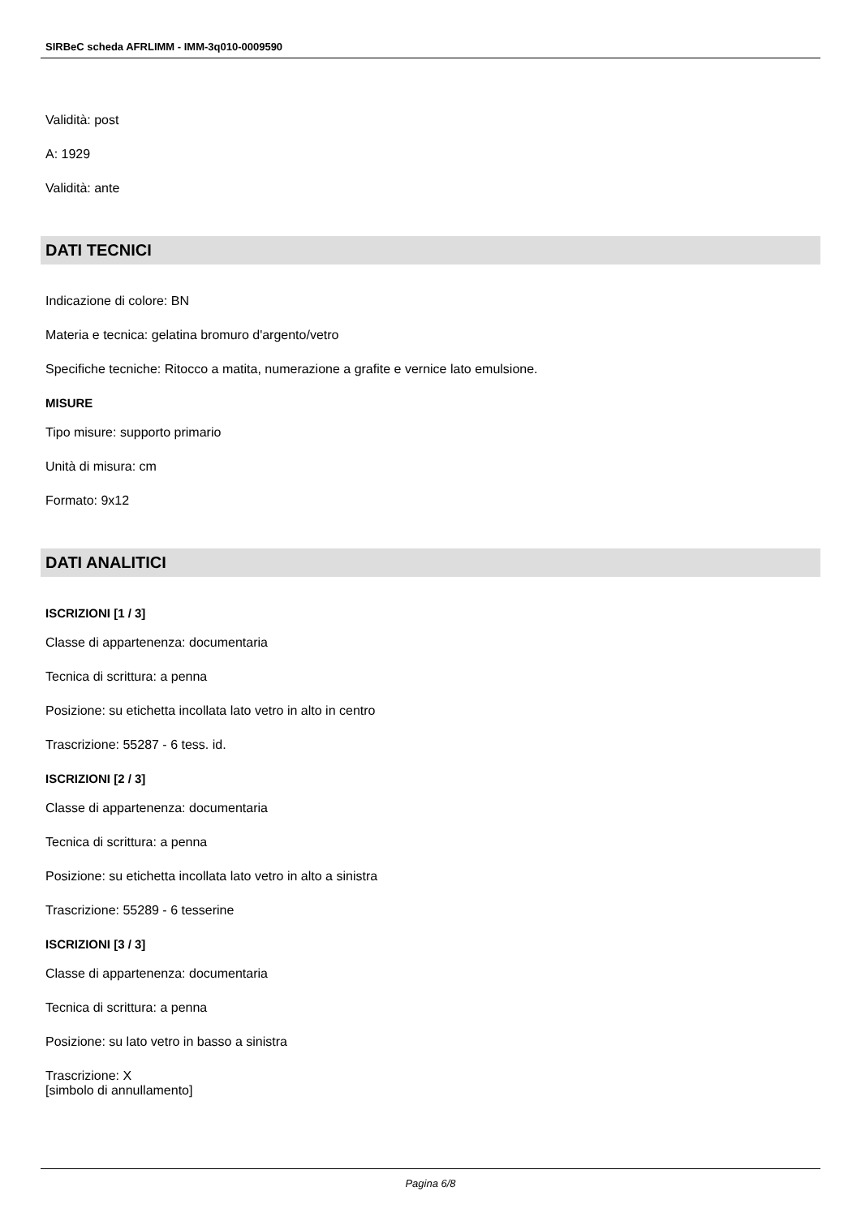SIRBeC scheda AFRLIMM - IMM-3q010-0009590
Validità: post
A: 1929
Validità: ante
DATI TECNICI
Indicazione di colore: BN
Materia e tecnica: gelatina bromuro d'argento/vetro
Specifiche tecniche: Ritocco a matita, numerazione a grafite e vernice lato emulsione.
MISURE
Tipo misure: supporto primario
Unità di misura: cm
Formato: 9x12
DATI ANALITICI
ISCRIZIONI [1 / 3]
Classe di appartenenza: documentaria
Tecnica di scrittura: a penna
Posizione: su etichetta incollata lato vetro in alto in centro
Trascrizione: 55287 - 6 tess. id.
ISCRIZIONI [2 / 3]
Classe di appartenenza: documentaria
Tecnica di scrittura: a penna
Posizione: su etichetta incollata lato vetro in alto a sinistra
Trascrizione: 55289 - 6 tesserine
ISCRIZIONI [3 / 3]
Classe di appartenenza: documentaria
Tecnica di scrittura: a penna
Posizione: su lato vetro in basso a sinistra
Trascrizione: X
[simbolo di annullamento]
Pagina 6/8